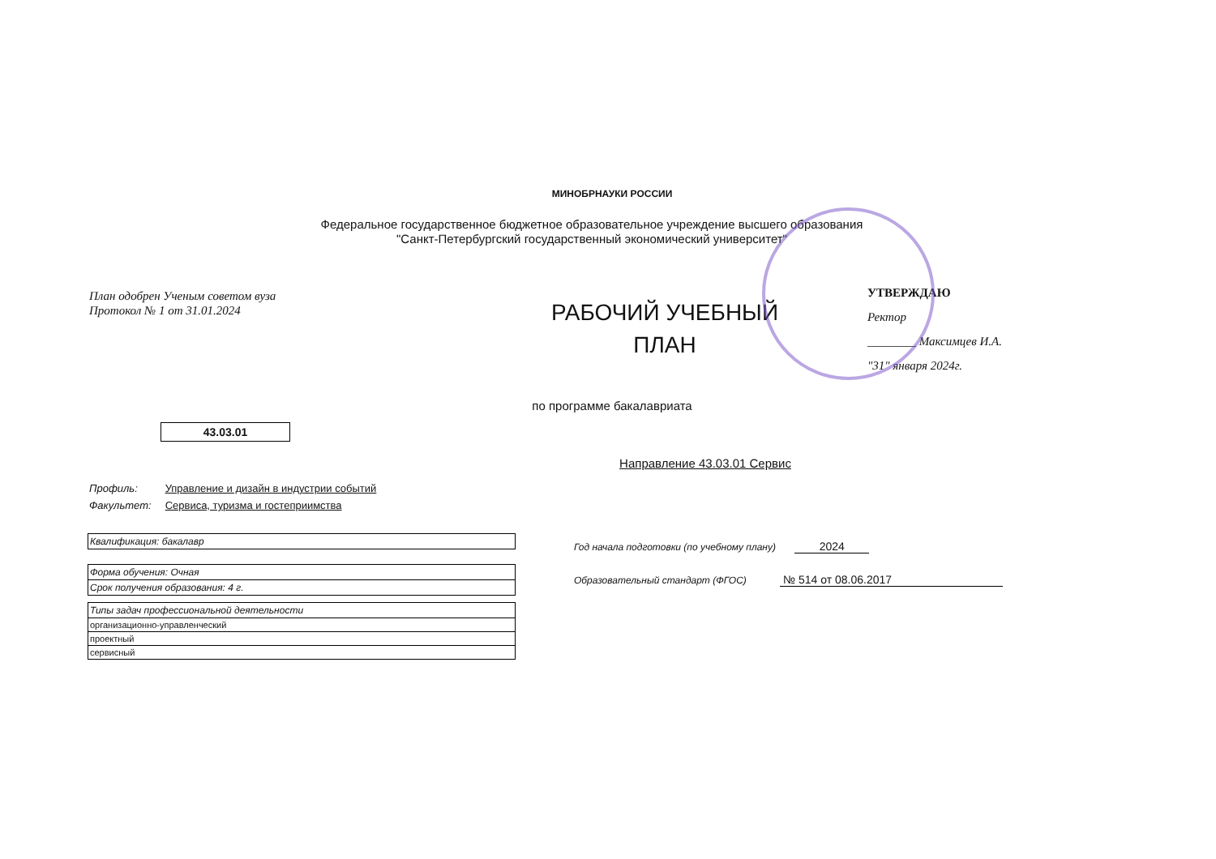МИНОБРНАУКИ РОССИИ
Федеральное государственное бюджетное образовательное учреждение высшего образования
"Санкт-Петербургский государственный экономический университет"
План одобрен Ученым советом вуза
Протокол № 1 от 31.01.2024
РАБОЧИЙ УЧЕБНЫЙ
ПЛАН
УТВЕРЖДАЮ
Ректор
________ Максимцев И.А.
"31" января 2024г.
по программе бакалавриата
43.03.01
Направление 43.03.01 Сервис
Профиль: Управление и дизайн в индустрии событий
Факультет: Сервиса, туризма и гостеприимства
| Квалификация: бакалавр |
| Форма обучения: Очная |
| Срок получения образования: 4 г. |
| Типы задач профессиональной деятельности |
| организационно-управленческий |
| проектный |
| сервисный |
Год начала подготовки (по учебному плану) 2024
Образовательный стандарт (ФГОС) № 514 от 08.06.2017